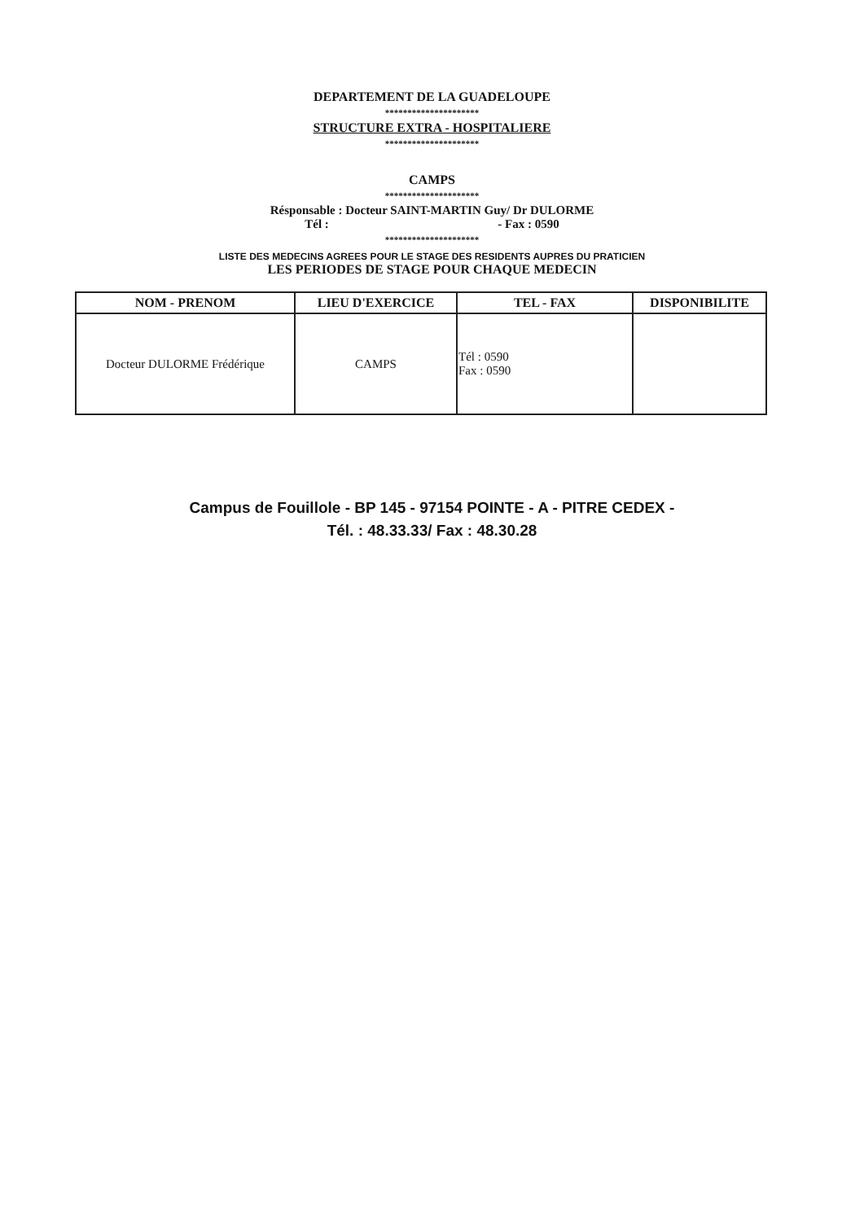DEPARTEMENT DE LA GUADELOUPE
*********************
STRUCTURE EXTRA - HOSPITALIERE
*********************
CAMPS
*********************
Résponsable : Docteur SAINT-MARTIN Guy/ Dr DULORME
Tél : - Fax : 0590
*********************
LISTE DES MEDECINS AGREES POUR LE STAGE DES RESIDENTS AUPRES DU PRATICIEN
LES PERIODES DE STAGE POUR CHAQUE MEDECIN
| NOM - PRENOM | LIEU D'EXERCICE | TEL - FAX | DISPONIBILITE |
| --- | --- | --- | --- |
| Docteur DULORME Frédérique | CAMPS | Tél : 0590 Fax : 0590 | |
Campus de Fouillole - BP 145 - 97154 POINTE - A - PITRE CEDEX -
Tél. : 48.33.33/ Fax : 48.30.28